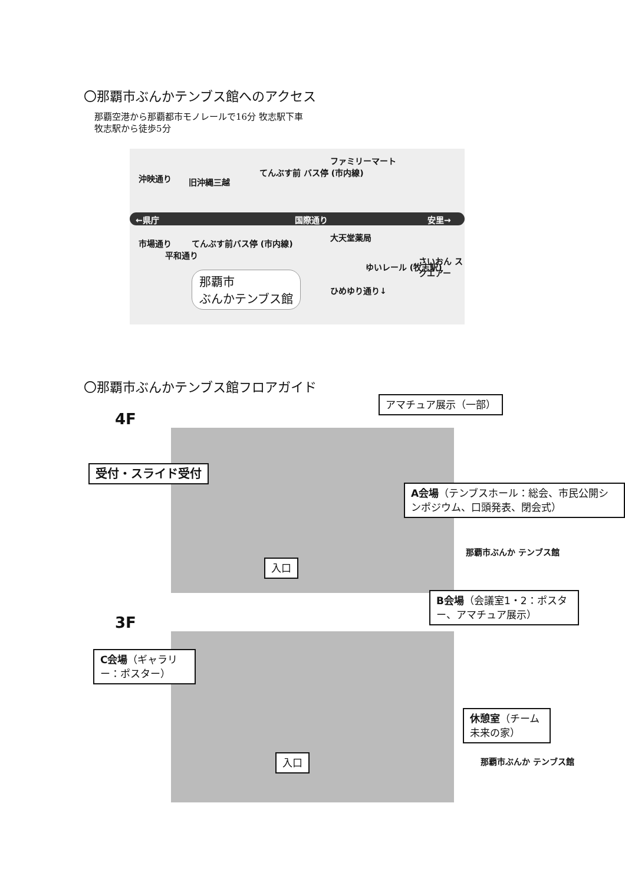〇那覇市ぶんかテンブス館へのアクセス
那覇空港から那覇都市モノレールで16分 牧志駅下車
牧志駅から徒歩5分
←県庁 国際通り 安里→
旧沖縄三越
てんぶす前 バス停 (市内線)
ファミリーマート
てんぶす前バス停 (市内線)
大天堂薬局
ゆいレール (牧志駅)
さいおん スクエアー
沖映通り
市場通り
平和通り
ひめゆり通り↓
那覇市
ぶんかテンブス館
〇那覇市ぶんかテンブス館フロアガイド
4F
アマチュア展示（一部）
受付・スライド受付
A会場（テンブスホール：総会、市民公開シンポジウム、口頭発表、閉会式）
入口
那覇市ぶんか テンブス館
3F
B会場（会議室1・2：ポスター、アマチュア展示）
C会場（ギャラリー：ポスター）
休憩室（チーム未来の家）
入口 那覇市ぶんか テンブス館